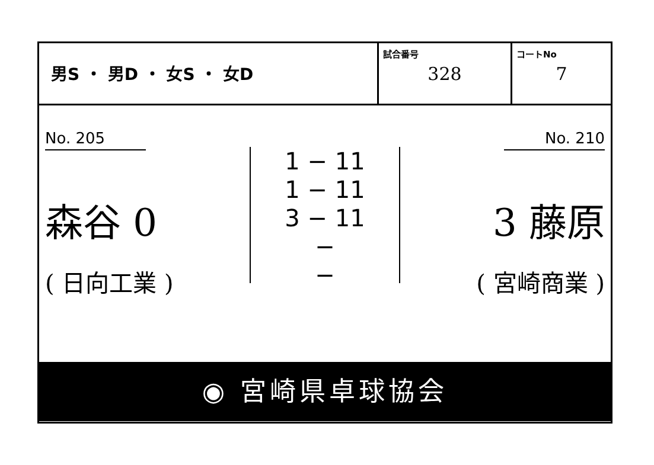| 男S ・ 男D ・ 女S ・ 女D | 試合番号 328 | コートNo 7 |
No. 205
森谷 0
( 日向工業 )
1 − 11
1 − 11
3 − 11
−
−
No. 210
3 藤原
( 宮崎商業 )
◉ 宮崎県卓球協会